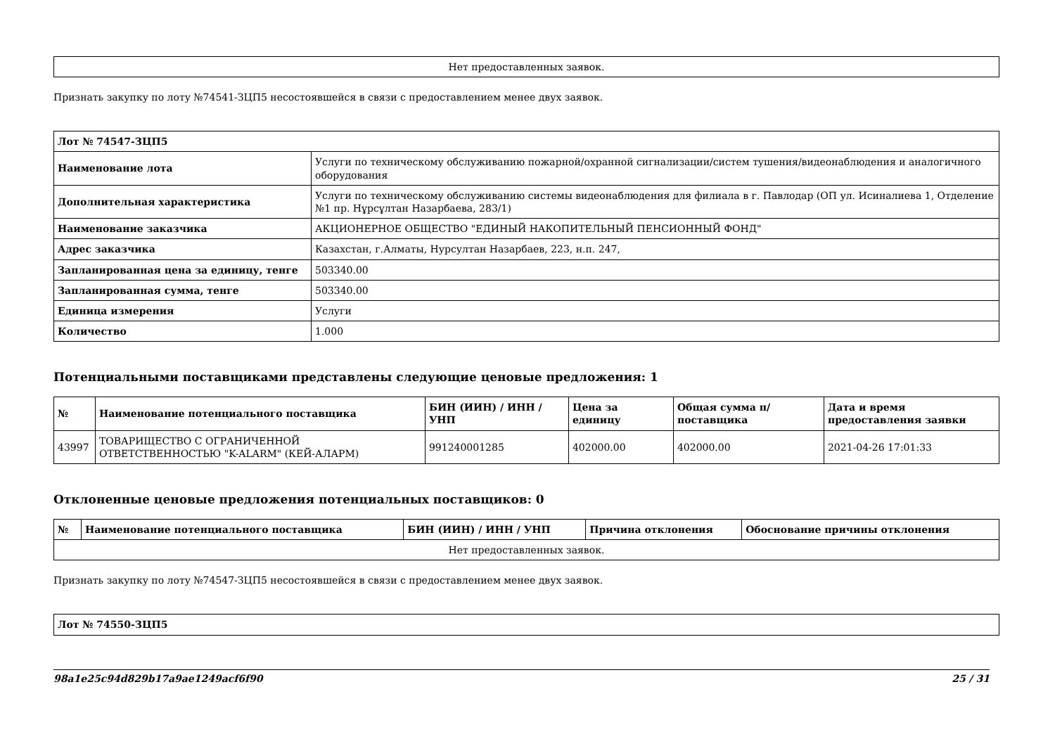| Нет предоставленных заявок. |
Признать закупку по лоту №74541-ЗЦП5 несостоявшейся в связи с предоставлением менее двух заявок.
| Лот № 74547-ЗЦП5 | |
| --- | --- |
| Наименование лота | Услуги по техническому обслуживанию пожарной/охранной сигнализации/систем тушения/видеонаблюдения и аналогичного оборудования |
| Дополнительная характеристика | Услуги по техническому обслуживанию системы видеонаблюдения для филиала в г. Павлодар (ОП ул. Исиналиева 1, Отделение №1 пр. Нұрсұлтан Назарбаева, 283/1) |
| Наименование заказчика | АКЦИОНЕРНОЕ ОБЩЕСТВО "ЕДИНЫЙ НАКОПИТЕЛЬНЫЙ ПЕНСИОННЫЙ ФОНД" |
| Адрес заказчика | Казахстан, г.Алматы, Нурсултан Назарбаев, 223, н.п. 247, |
| Запланированная цена за единицу, тенге | 503340.00 |
| Запланированная сумма, тенге | 503340.00 |
| Единица измерения | Услуги |
| Количество | 1.000 |
Потенциальными поставщиками представлены следующие ценовые предложения: 1
| № | Наименование потенциального поставщика | БИН (ИИН) / ИНН / УНП | Цена за единицу | Общая сумма п/поставщика | Дата и время предоставления заявки |
| --- | --- | --- | --- | --- | --- |
| 43997 | ТОВАРИЩЕСТВО С ОГРАНИЧЕННОЙ ОТВЕТСТВЕННОСТЬЮ "K-ALARM" (КЕЙ-АЛАРМ) | 991240001285 | 402000.00 | 402000.00 | 2021-04-26 17:01:33 |
Отклоненные ценовые предложения потенциальных поставщиков: 0
| № | Наименование потенциального поставщика | БИН (ИИН) / ИНН / УНП | Причина отклонения | Обоснование причины отклонения |
| --- | --- | --- | --- | --- |
| Нет предоставленных заявок. | | | | |
Признать закупку по лоту №74547-ЗЦП5 несостоявшейся в связи с предоставлением менее двух заявок.
| Лот № 74550-ЗЦП5 |
| --- |
98a1e25c94d829b17a9ae1249acf6f90 25 / 31